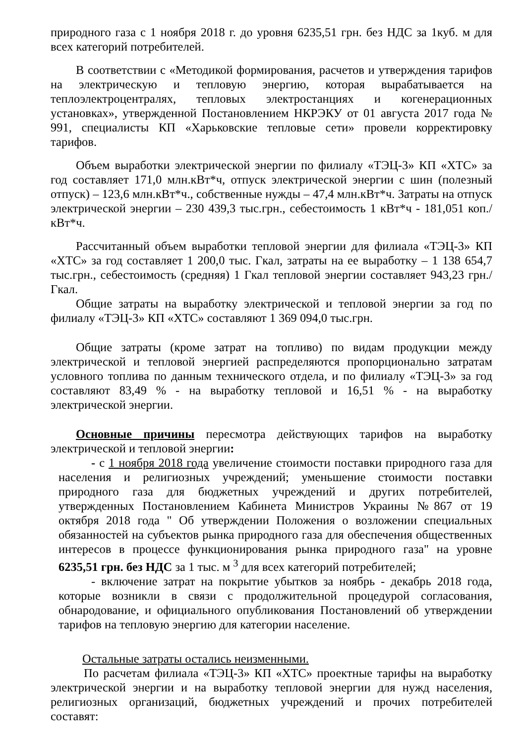природного газа с 1 ноября 2018 г. до уровня 6235,51 грн. без НДС за 1куб. м для всех категорий потребителей.
В соответствии с «Методикой формирования, расчетов и утверждения тарифов на электрическую и тепловую энергию, которая вырабатывается на теплоэлектроцентралях, тепловых электростанциях и когенерационных установках», утвержденной Постановлением НКРЭКУ от 01 августа 2017 года № 991, специалисты КП «Харьковские тепловые сети» провели корректировку тарифов.
Объем выработки электрической энергии по филиалу «ТЭЦ-3» КП «ХТС» за год составляет 171,0 млн.кВт*ч, отпуск электрической энергии с шин (полезный отпуск) – 123,6 млн.кВт*ч., собственные нужды – 47,4 млн.кВт*ч. Затраты на отпуск электрической энергии – 230 439,3 тыс.грн., себестоимость 1 кВт*ч - 181,051 коп./кВт*ч.
Рассчитанный объем выработки тепловой энергии для филиала «ТЭЦ-3» КП «ХТС» за год составляет 1 200,0 тыс. Гкал, затраты на ее выработку – 1 138 654,7 тыс.грн., себестоимость (средняя) 1 Гкал тепловой энергии составляет 943,23 грн./Гкал.
Общие затраты на выработку электрической и тепловой энергии за год по филиалу «ТЭЦ-3» КП «ХТС» составляют 1 369 094,0 тыс.грн.
Общие затраты (кроме затрат на топливо) по видам продукции между электрической и тепловой энергией распределяются пропорционально затратам условного топлива по данным технического отдела, и по филиалу «ТЭЦ-3» за год составляют 83,49 % - на выработку тепловой и 16,51 % - на выработку электрической энергии.
Основные причины пересмотра действующих тарифов на выработку электрической и тепловой энергии:
- с 1 ноября 2018 года увеличение стоимости поставки природного газа для населения и религиозных учреждений; уменьшение стоимости поставки природного газа для бюджетных учреждений и других потребителей, утвержденных Постановлением Кабинета Министров Украины №867 от 19 октября 2018 года " Об утверждении Положения о возложении специальных обязанностей на субъектов рынка природного газа для обеспечения общественных интересов в процессе функционирования рынка природного газа" на уровне 6235,51 грн. без НДС за 1 тыс. м <sup>3</sup> для всех категорий потребителей;
- включение затрат на покрытие убытков за ноябрь - декабрь 2018 года, которые возникли в связи с продолжительной процедурой согласования, обнародование, и официального опубликования Постановлений об утверждении тарифов на тепловую энергию для категории население.
Остальные затраты остались неизменными.
По расчетам филиала «ТЭЦ-3» КП «ХТС» проектные тарифы на выработку электрической энергии и на выработку тепловой энергии для нужд населения, религиозных организаций, бюджетных учреждений и прочих потребителей составят: